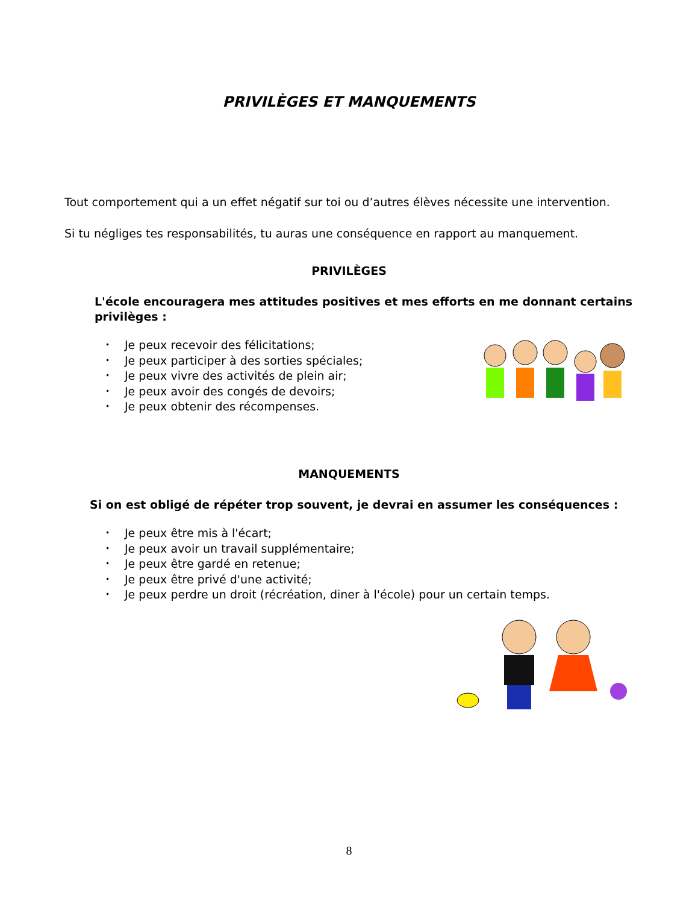PRIVILÈGES ET MANQUEMENTS
Tout comportement qui a un effet négatif sur toi ou d’autres élèves nécessite une intervention.
Si tu négliges tes responsabilités, tu auras une conséquence en rapport au manquement.
PRIVILÈGES
L'école encouragera mes attitudes positives et mes efforts en me donnant certains privilèges :
• Je peux recevoir des félicitations;
• Je peux participer à des sorties spéciales;
• Je peux vivre des activités de plein air;
• Je peux avoir des congés de devoirs;
• Je peux obtenir des récompenses.
MANQUEMENTS
Si on est obligé de répéter trop souvent, je devrai en assumer les conséquences :
• Je peux être mis à l'écart;
• Je peux avoir un travail supplémentaire;
• Je peux être gardé en retenue;
• Je peux être privé d'une activité;
• Je peux perdre un droit (récréation, diner à l'école) pour un certain temps.
8